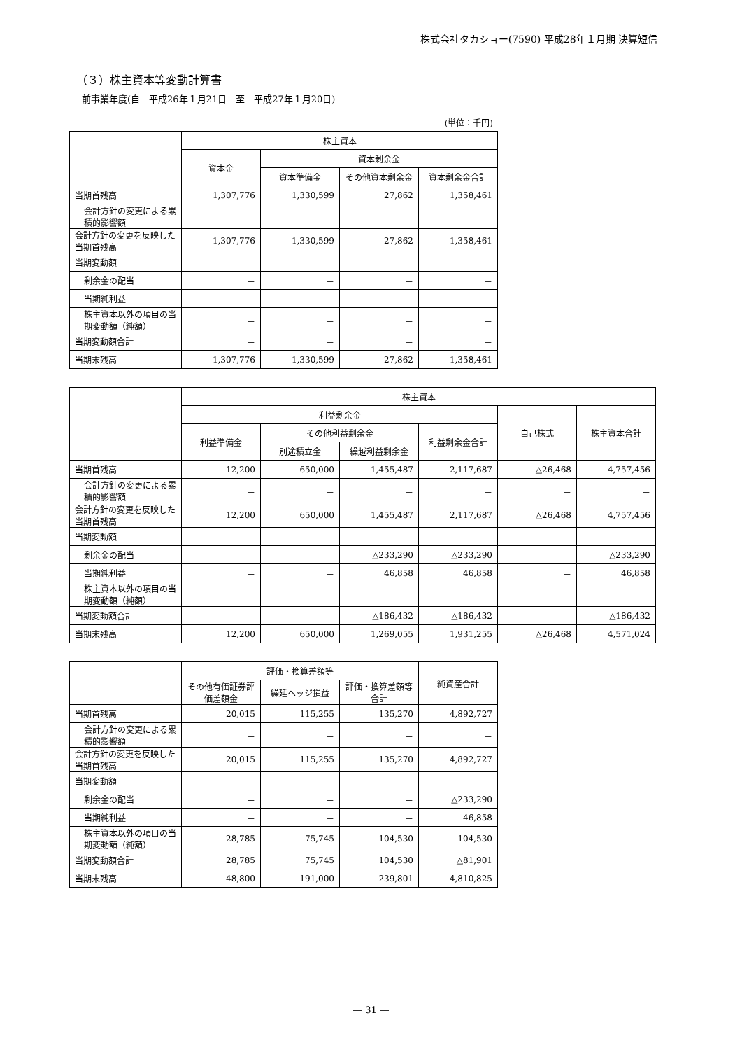株式会社タカショー(7590) 平成28年１月期 決算短信
（３）株主資本等変動計算書
前事業年度(自　平成26年１月21日　至　平成27年１月20日)
(単位：千円)
| | 株主資本 | | | |
| --- | --- | --- | --- | --- |
| | 資本金 | 資本剰余金 | | |
| | | 資本準備金 | その他資本剰余金 | 資本剰余金合計 |
| 当期首残高 | 1,307,776 | 1,330,599 | 27,862 | 1,358,461 |
| 会計方針の変更による累積的影響額 | － | － | － | － |
| 会計方針の変更を反映した当期首残高 | 1,307,776 | 1,330,599 | 27,862 | 1,358,461 |
| 当期変動額 | | | | |
| 剰余金の配当 | － | － | － | － |
| 当期純利益 | － | － | － | － |
| 株主資本以外の項目の当期変動額（純額） | － | － | － | － |
| 当期変動額合計 | － | － | － | － |
| 当期末残高 | 1,307,776 | 1,330,599 | 27,862 | 1,358,461 |
| | 株主資本 | | | | | |
| --- | --- | --- | --- | --- | --- | --- |
| | 利益剰余金 | | | | 自己株式 | 株主資本合計 |
| | 利益準備金 | その他利益剰余金 | | 利益剰余金合計 | | |
| | | 別途積立金 | 繰越利益剰余金 | | | |
| 当期首残高 | 12,200 | 650,000 | 1,455,487 | 2,117,687 | △26,468 | 4,757,456 |
| 会計方針の変更による累積的影響額 | － | － | － | － | － | － |
| 会計方針の変更を反映した当期首残高 | 12,200 | 650,000 | 1,455,487 | 2,117,687 | △26,468 | 4,757,456 |
| 当期変動額 | | | | | | |
| 剰余金の配当 | － | － | △233,290 | △233,290 | － | △233,290 |
| 当期純利益 | － | － | 46,858 | 46,858 | － | 46,858 |
| 株主資本以外の項目の当期変動額（純額） | － | － | － | － | － | － |
| 当期変動額合計 | － | － | △186,432 | △186,432 | － | △186,432 |
| 当期末残高 | 12,200 | 650,000 | 1,269,055 | 1,931,255 | △26,468 | 4,571,024 |
| | 評価・換算差額等 | | | 純資産合計 |
| --- | --- | --- | --- | --- |
| | その他有価証券評価差額金 | 繰延ヘッジ損益 | 評価・換算差額等合計 | |
| 当期首残高 | 20,015 | 115,255 | 135,270 | 4,892,727 |
| 会計方針の変更による累積的影響額 | － | － | － | － |
| 会計方針の変更を反映した当期首残高 | 20,015 | 115,255 | 135,270 | 4,892,727 |
| 当期変動額 | | | | |
| 剰余金の配当 | － | － | － | △233,290 |
| 当期純利益 | － | － | － | 46,858 |
| 株主資本以外の項目の当期変動額（純額） | 28,785 | 75,745 | 104,530 | 104,530 |
| 当期変動額合計 | 28,785 | 75,745 | 104,530 | △81,901 |
| 当期末残高 | 48,800 | 191,000 | 239,801 | 4,810,825 |
― 31 ―